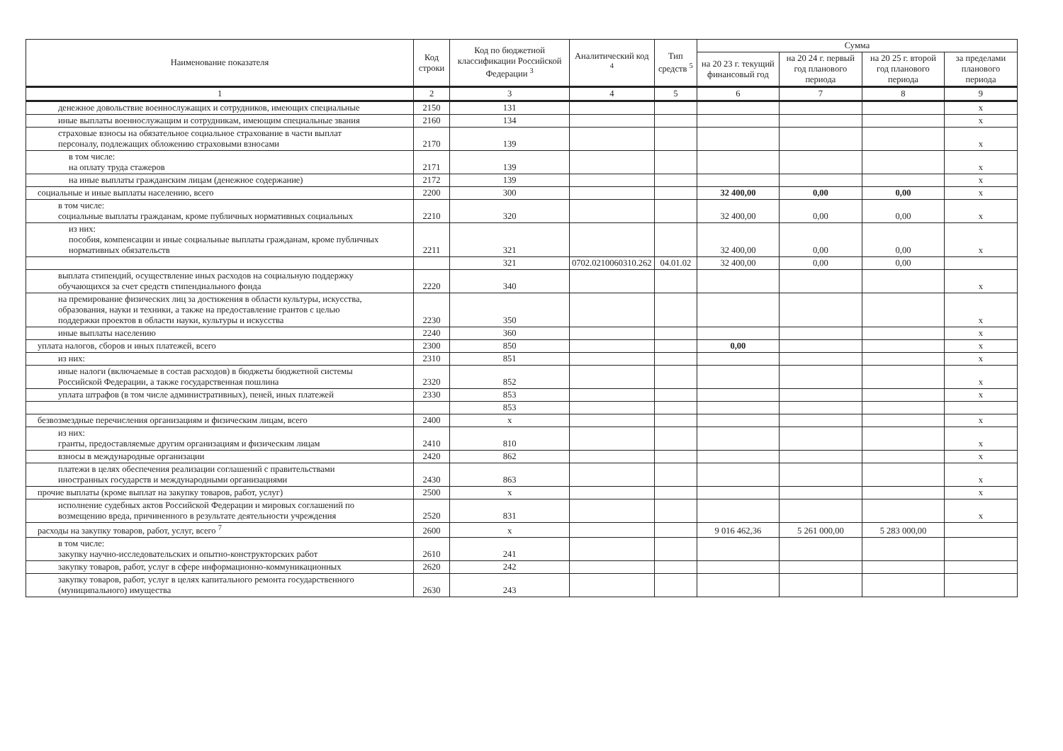| Наименование показателя | Код строки | Код по бюджетной классификации Российской Федерации <sup>3</sup> | Аналитический код <sup>4</sup> | Тип средств <sup>5</sup> | Сумма | | | |
| --- | --- | --- | --- | --- | --- | --- | --- | --- |
| | | | | | на 20 23 г. текущий финансовый год | на 20 24 г. первый год планового периода | на 20 25 г. второй год планового периода | за пределами планового периода |
| 1 | 2 | 3 | 4 | 5 | 6 | 7 | 8 | 9 |
| денежное довольствие военнослужащих и сотрудников, имеющих специальные | 2150 | 131 | | | | | | x |
| иные выплаты военнослужащим и сотрудникам, имеющим специальные звания | 2160 | 134 | | | | | | x |
| страховые взносы на обязательное социальное страхование в части выплат персоналу, подлежащих обложению страховыми взносами | 2170 | 139 | | | | | | x |
| в том числе: на оплату труда стажеров | 2171 | 139 | | | | | | x |
| на иные выплаты гражданским лицам (денежное содержание) | 2172 | 139 | | | | | | x |
| социальные и иные выплаты населению, всего | 2200 | 300 | | | 32 400,00 | 0,00 | 0,00 | x |
| в том числе: социальные выплаты гражданам, кроме публичных нормативных социальных | 2210 | 320 | | | 32 400,00 | 0,00 | 0,00 | x |
| из них: пособия, компенсации и иные социальные выплаты гражданам, кроме публичных нормативных обязательств | 2211 | 321 | | | 32 400,00 | 0,00 | 0,00 | x |
| | | 321 | 0702.0210060310.262 | 04.01.02 | 32 400,00 | 0,00 | 0,00 | |
| выплата стипендий, осуществление иных расходов на социальную поддержку обучающихся за счет средств стипендиального фонда | 2220 | 340 | | | | | | x |
| на премирование физических лиц за достижения в области культуры, искусства, образования, науки и техники, а также на предоставление грантов с целью поддержки проектов в области науки, культуры и искусства | 2230 | 350 | | | | | | x |
| иные выплаты населению | 2240 | 360 | | | | | | x |
| уплата налогов, сборов и иных платежей, всего | 2300 | 850 | | | 0,00 | | | x |
| из них: | 2310 | 851 | | | | | | x |
| иные налоги (включаемые в состав расходов) в бюджеты бюджетной системы Российской Федерации, а также государственная пошлина | 2320 | 852 | | | | | | x |
| уплата штрафов (в том числе административных), пеней, иных платежей | 2330 | 853 | | | | | | x |
| | | 853 | | | | | | |
| безвозмездные перечисления организациям и физическим лицам, всего | 2400 | x | | | | | | x |
| из них: гранты, предоставляемые другим организациям и физическим лицам | 2410 | 810 | | | | | | x |
| взносы в международные организации | 2420 | 862 | | | | | | x |
| платежи в целях обеспечения реализации соглашений с правительствами иностранных государств и международными организациями | 2430 | 863 | | | | | | x |
| прочие выплаты (кроме выплат на закупку товаров, работ, услуг) | 2500 | x | | | | | | x |
| исполнение судебных актов Российской Федерации и мировых соглашений по возмещению вреда, причиненного в результате деятельности учреждения | 2520 | 831 | | | | | | x |
| расходы на закупку товаров, работ, услуг, всего <sup>7</sup> | 2600 | x | | | 9 016 462,36 | 5 261 000,00 | 5 283 000,00 | |
| в том числе: закупку научно-исследовательских и опытно-конструкторских работ | 2610 | 241 | | | | | | |
| закупку товаров, работ, услуг в сфере информационно-коммуникационных | 2620 | 242 | | | | | | |
| закупку товаров, работ, услуг в целях капитального ремонта государственного (муниципального) имущества | 2630 | 243 | | | | | | |